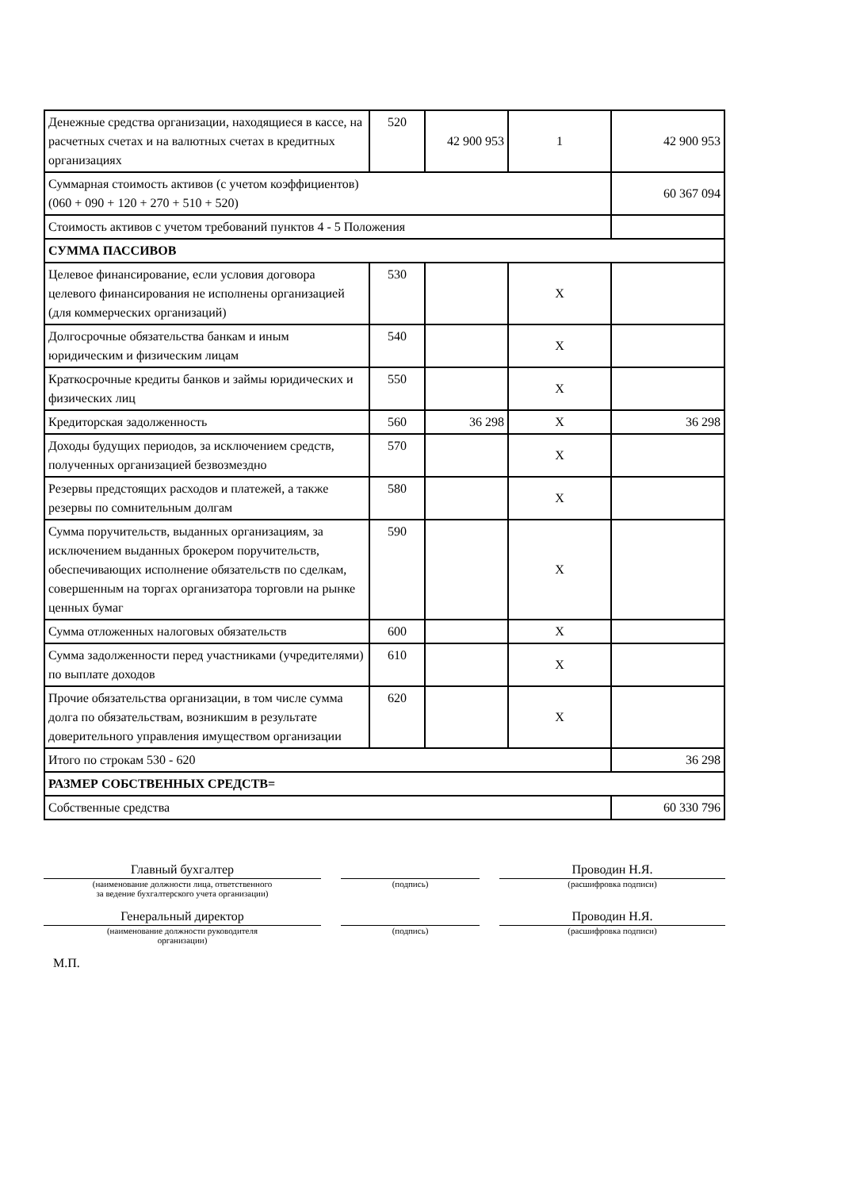| Денежные средства организации, находящиеся в кассе, на расчетных счетах и на валютных счетах в кредитных организациях | 520 | 42 900 953 | 1 | 42 900 953 |
| Суммарная стоимость активов (с учетом коэффициентов) (060 + 090 + 120 + 270 + 510 + 520) | | | | 60 367 094 |
| Стоимость активов с учетом требований пунктов 4 - 5 Положения | | | | |
| СУММА ПАССИВОВ | | | | |
| Целевое финансирование, если условия договора целевого финансирования не исполнены организацией (для коммерческих организаций) | 530 | | X | |
| Долгосрочные обязательства банкам и иным юридическим и физическим лицам | 540 | | X | |
| Краткосрочные кредиты банков и займы юридических и физических лиц | 550 | | X | |
| Кредиторская задолженность | 560 | 36 298 | X | 36 298 |
| Доходы будущих периодов, за исключением средств, полученных организацией безвозмездно | 570 | | X | |
| Резервы предстоящих расходов и платежей, а также резервы по сомнительным долгам | 580 | | X | |
| Сумма поручительств, выданных организациям, за исключением выданных брокером поручительств, обеспечивающих исполнение обязательств по сделкам, совершенным на торгах организатора торговли на рынке ценных бумаг | 590 | | X | |
| Сумма отложенных налоговых обязательств | 600 | | X | |
| Сумма задолженности перед участниками (учредителями) по выплате доходов | 610 | | X | |
| Прочие обязательства организации, в том числе сумма долга по обязательствам, возникшим в результате доверительного управления имуществом организации | 620 | | X | |
| Итого по строкам 530 - 620 | | | | 36 298 |
| РАЗМЕР СОБСТВЕННЫХ СРЕДСТВ= | | | | |
| Собственные средства | | | | 60 330 796 |
Главный бухгалтер
(наименование должности лица, ответственного
за ведение бухгалтерского учета организации)
(подпись)
Проводин Н.Я.
(расшифровка подписи)
Генеральный директор
(наименование должности руководителя
организации)
(подпись)
Проводин Н.Я.
(расшифровка подписи)
М.П.